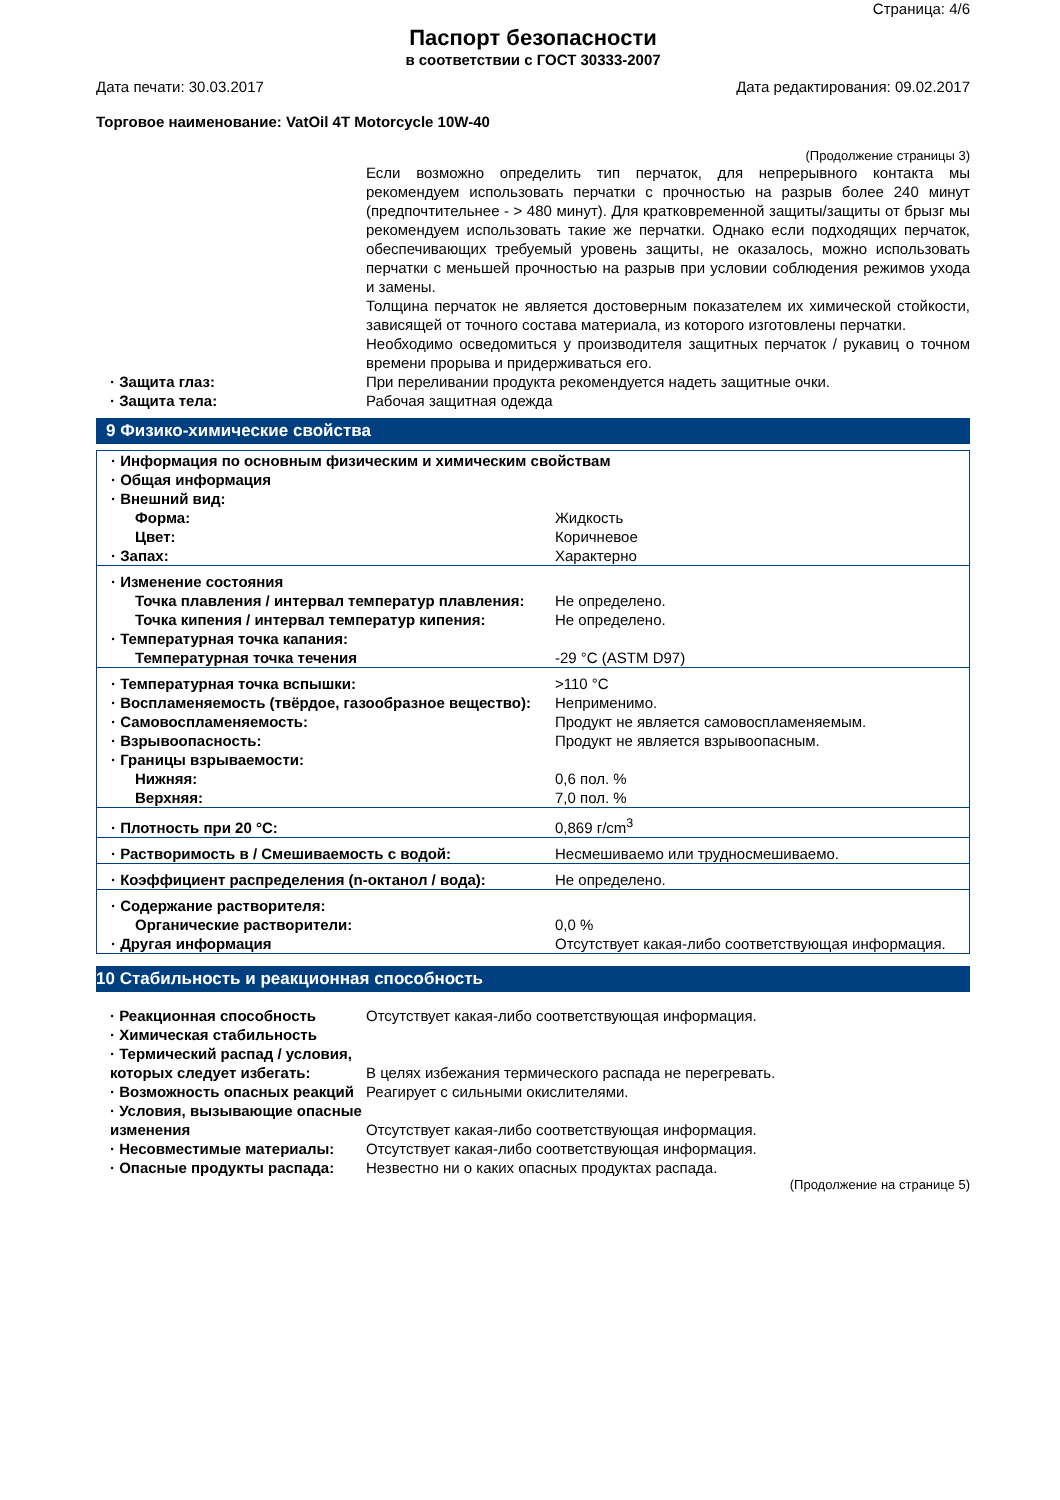Страница: 4/6
Паспорт безопасности
в соответствии с ГОСТ 30333-2007
Дата печати: 30.03.2017 Дата редактирования: 09.02.2017
Торговое наименование: VatOil 4T Motorcycle 10W-40
(Продолжение страницы 3)
Если возможно определить тип перчаток, для непрерывного контакта мы рекомендуем использовать перчатки с прочностью на разрыв более 240 минут (предпочтительнее - > 480 минут). Для кратковременной защиты/защиты от брызг мы рекомендуем использовать такие же перчатки. Однако если подходящих перчаток, обеспечивающих требуемый уровень защиты, не оказалось, можно использовать перчатки с меньшей прочностью на разрыв при условии соблюдения режимов ухода и замены.
Толщина перчаток не является достоверным показателем их химической стойкости, зависящей от точного состава материала, из которого изготовлены перчатки.
Необходимо осведомиться у производителя защитных перчаток / рукавиц о точном времени прорыва и придерживаться его.
· Защита глаз: При переливании продукта рекомендуется надеть защитные очки.
· Защита тела: Рабочая защитная одежда
9 Физико-химические свойства
| · Информация по основным физическим и химическим свойствам | |
| · Общая информация | |
| · Внешний вид: | |
| Форма: | Жидкость |
| Цвет: | Коричневое |
| · Запах: | Характерно |
| · Изменение состояния | |
| Точка плавления / интервал температур плавления: | Не определено. |
| Точка кипения / интервал температур кипения: | Не определено. |
| · Температурная точка капания: | |
| Температурная точка течения | -29 °C (ASTM D97) |
| · Температурная точка вспышки: | >110 °C |
| · Воспламеняемость (твёрдое, газообразное вещество): | Неприменимо. |
| · Самовоспламеняемость: | Продукт не является самовоспламеняемым. |
| · Взрывоопасность: | Продукт не является взрывоопасным. |
| · Границы взрываемости: | |
| Нижняя: | 0,6 пол. % |
| Верхняя: | 7,0 пол. % |
| · Плотность при 20 °C: | 0,869 г/cm<sup>3</sup> |
| · Растворимость в / Смешиваемость с водой: | Несмешиваемо или трудносмешиваемо. |
| · Коэффициент распределения (n-октанол / вода): | Не определено. |
| · Содержание растворителя: | |
| Органические растворители: | 0,0 % |
| · Другая информация | Отсутствует какая-либо соответствующая информация. |
10 Стабильность и реакционная способность
· Реакционная способность Отсутствует какая-либо соответствующая информация.
· Химическая стабильность
· Термический распад / условия, которых следует избегать:
В целях избежания термического распада не перегревать.
· Возможность опасных реакций
Реагирует с сильными окислителями.
· Условия, вызывающие опасные изменения
Отсутствует какая-либо соответствующая информация.
· Несовместимые материалы: Отсутствует какая-либо соответствующая информация.
· Опасные продукты распада: Незвестно ни о каких опасных продуктах распада.
(Продолжение на странице 5)